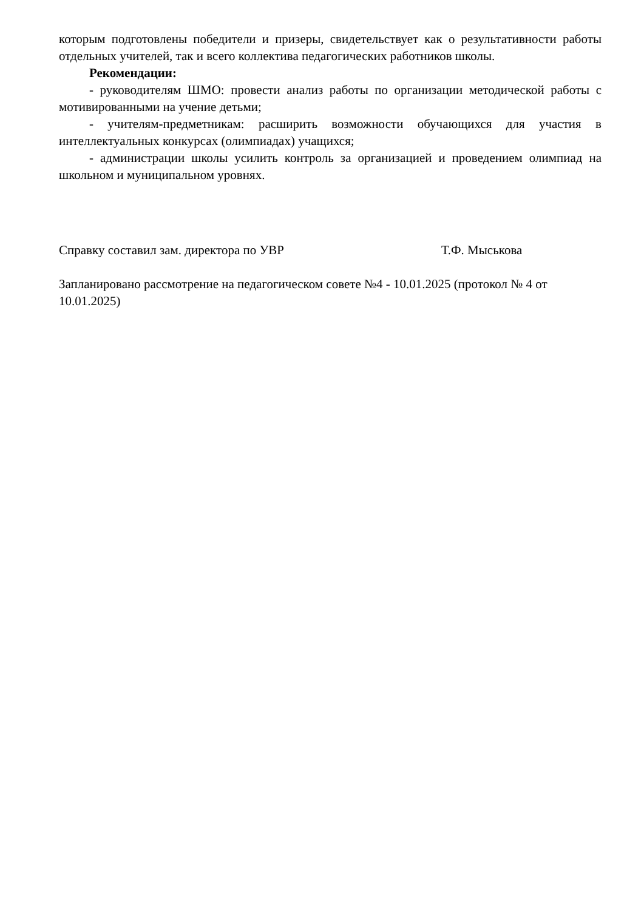которым подготовлены победители и призеры, свидетельствует как о результативности работы отдельных учителей, так и всего коллектива педагогических работников школы.
Рекомендации:
- руководителям ШМО: провести анализ работы по организации методической работы с мотивированными на учение детьми;
- учителям-предметникам: расширить возможности обучающихся для участия в интеллектуальных конкурсах (олимпиадах) учащихся;
- администрации школы усилить контроль за организацией и проведением олимпиад на школьном и муниципальном уровнях.
Справку составил зам. директора по УВР Т.Ф. Мыськова
Запланировано рассмотрение на педагогическом совете №4 - 10.01.2025 (протокол № 4 от 10.01.2025)